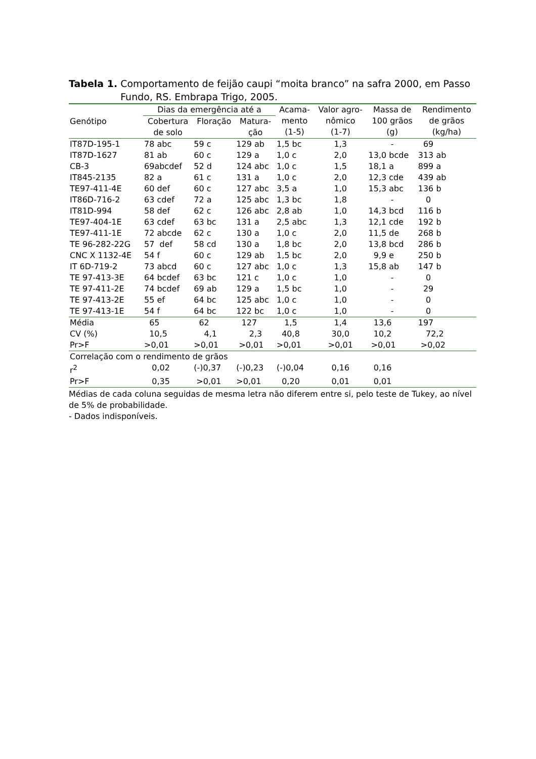Tabela 1. Comportamento de feijão caupi “moita branco” na safra 2000, em Passo Fundo, RS. Embrapa Trigo, 2005.
| Genótipo | Dias da emergência até a | | | Acama- mento (1-5) | Valor agro- nômico (1-7) | Massa de 100 grãos (g) | Rendimento de grãos (kg/ha) |
| --- | --- | --- | --- | --- | --- | --- | --- |
| | Cobertura de solo | Floração | Matura- ção | | | | |
| IT87D-195-1 | 78 abc | 59 c | 129 ab | 1,5 bc | 1,3 | - | 69 |
| IT87D-1627 | 81 ab | 60 c | 129 a | 1,0 c | 2,0 | 13,0 bcde | 313 ab |
| CB-3 | 69abcdef | 52 d | 124 abc | 1,0 c | 1,5 | 18,1 a | 899 a |
| IT845-2135 | 82 a | 61 c | 131 a | 1,0 c | 2,0 | 12,3 cde | 439 ab |
| TE97-411-4E | 60 def | 60 c | 127 abc | 3,5 a | 1,0 | 15,3 abc | 136 b |
| IT86D-716-2 | 63 cdef | 72 a | 125 abc | 1,3 bc | 1,8 | - | 0 |
| IT81D-994 | 58 def | 62 c | 126 abc | 2,8 ab | 1,0 | 14,3 bcd | 116 b |
| TE97-404-1E | 63 cdef | 63 bc | 131 a | 2,5 abc | 1,3 | 12,1 cde | 192 b |
| TE97-411-1E | 72 abcde | 62 c | 130 a | 1,0 c | 2,0 | 11,5 de | 268 b |
| TE 96-282-22G | 57 def | 58 cd | 130 a | 1,8 bc | 2,0 | 13,8 bcd | 286 b |
| CNC X 1132-4E | 54 f | 60 c | 129 ab | 1,5 bc | 2,0 | 9,9 e | 250 b |
| IT 6D-719-2 | 73 abcd | 60 c | 127 abc | 1,0 c | 1,3 | 15,8 ab | 147 b |
| TE 97-413-3E | 64 bcdef | 63 bc | 121 c | 1,0 c | 1,0 | - | 0 |
| TE 97-411-2E | 74 bcdef | 69 ab | 129 a | 1,5 bc | 1,0 | - | 29 |
| TE 97-413-2E | 55 ef | 64 bc | 125 abc | 1,0 c | 1,0 | - | 0 |
| TE 97-413-1E | 54 f | 64 bc | 122 bc | 1,0 c | 1,0 | - | 0 |
| Média | 65 | 62 | 127 | 1,5 | 1,4 | 13,6 | 197 |
| CV (%) | 10,5 | 4,1 | 2,3 | 40,8 | 30,0 | 10,2 | 72,2 |
| Pr>F | >0,01 | >0,01 | >0,01 | >0,01 | >0,01 | >0,01 | >0,02 |
| Correlação com o rendimento de grãos | | | | | | | |
| r<sup>2</sup> | 0,02 | (-)0,37 | (-)0,23 | (-)0,04 | 0,16 | 0,16 | |
| Pr>F | 0,35 | >0,01 | >0,01 | 0,20 | 0,01 | 0,01 | |
Médias de cada coluna seguidas de mesma letra não diferem entre si, pelo teste de Tukey, ao nível de 5% de probabilidade.
- Dados indisponíveis.